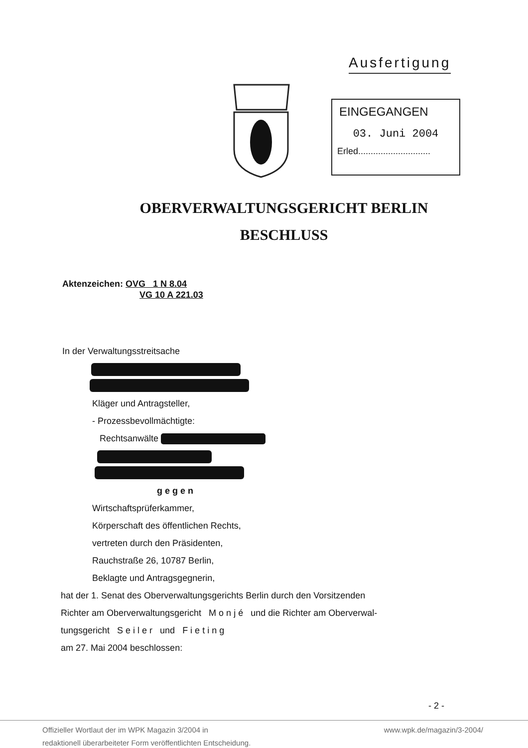Ausfertigung
EINGEGANGEN
03. Juni 2004
Erled.............................
OBERVERWALTUNGSGERICHT BERLIN
BESCHLUSS
Aktenzeichen: OVG 1 N 8.04
VG 10 A 221.03
In der Verwaltungsstreitsache
Kläger und Antragsteller,
- Prozessbevollmächtigte:
Rechtsanwälte
gegen
Wirtschaftsprüferkammer,
Körperschaft des öffentlichen Rechts,
vertreten durch den Präsidenten,
Rauchstraße 26, 10787 Berlin,
Beklagte und Antragsgegnerin,
hat der 1. Senat des Oberverwaltungsgerichts Berlin durch den Vorsitzenden
Richter am Oberverwaltungsgericht M o n j é und die Richter am Oberverwal-
tungsgericht S e i l e r und F i e t i n g
am 27. Mai 2004 beschlossen:
- 2 -
Offizieller Wortlaut der im WPK Magazin 3/2004 in
redaktionell überarbeiteter Form veröffentlichten Entscheidung. www.wpk.de/magazin/3-2004/